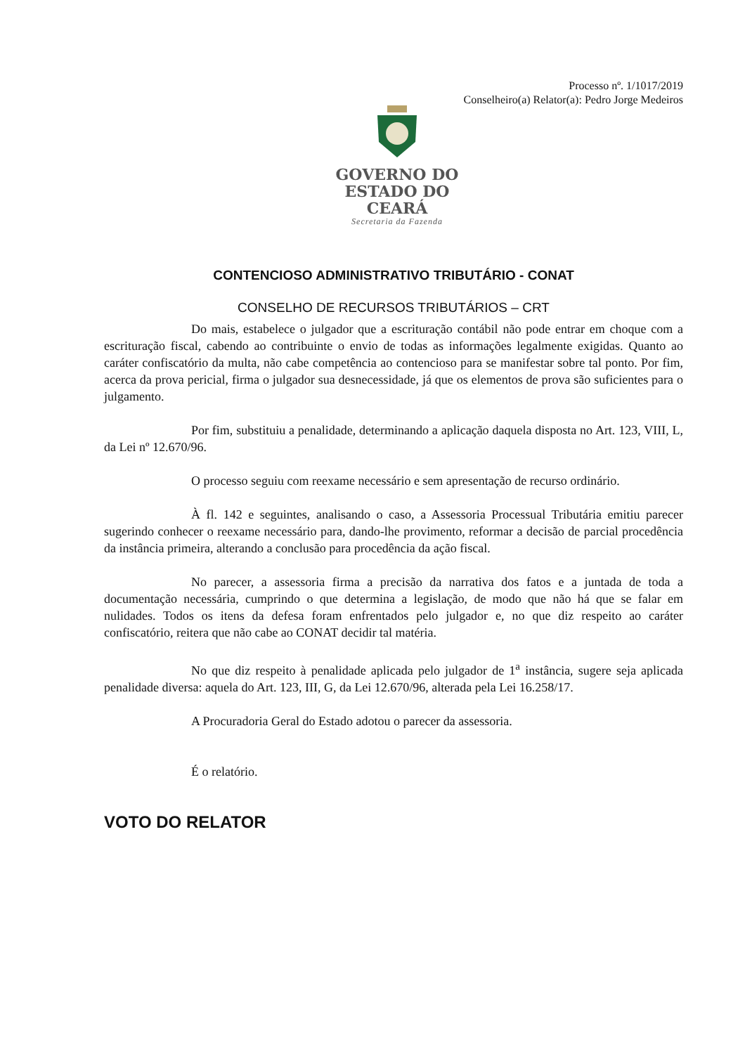Processo nº. 1/1017/2019
Conselheiro(a) Relator(a): Pedro Jorge Medeiros
GOVERNO DO
ESTADO DO CEARÁ
Secretaria da Fazenda
CONTENCIOSO ADMINISTRATIVO TRIBUTÁRIO - CONAT
CONSELHO DE RECURSOS TRIBUTÁRIOS – CRT
Do mais, estabelece o julgador que a escrituração contábil não pode entrar em choque com a escrituração fiscal, cabendo ao contribuinte o envio de todas as informações legalmente exigidas. Quanto ao caráter confiscatório da multa, não cabe competência ao contencioso para se manifestar sobre tal ponto. Por fim, acerca da prova pericial, firma o julgador sua desnecessidade, já que os elementos de prova são suficientes para o julgamento.
Por fim, substituiu a penalidade, determinando a aplicação daquela disposta no Art. 123, VIII, L, da Lei nº 12.670/96.
O processo seguiu com reexame necessário e sem apresentação de recurso ordinário.
À fl. 142 e seguintes, analisando o caso, a Assessoria Processual Tributária emitiu parecer sugerindo conhecer o reexame necessário para, dando-lhe provimento, reformar a decisão de parcial procedência da instância primeira, alterando a conclusão para procedência da ação fiscal.
No parecer, a assessoria firma a precisão da narrativa dos fatos e a juntada de toda a documentação necessária, cumprindo o que determina a legislação, de modo que não há que se falar em nulidades. Todos os itens da defesa foram enfrentados pelo julgador e, no que diz respeito ao caráter confiscatório, reitera que não cabe ao CONAT decidir tal matéria.
No que diz respeito à penalidade aplicada pelo julgador de 1<sup>a</sup> instância, sugere seja aplicada penalidade diversa: aquela do Art. 123, III, G, da Lei 12.670/96, alterada pela Lei 16.258/17.
A Procuradoria Geral do Estado adotou o parecer da assessoria.
É o relatório.
VOTO DO RELATOR